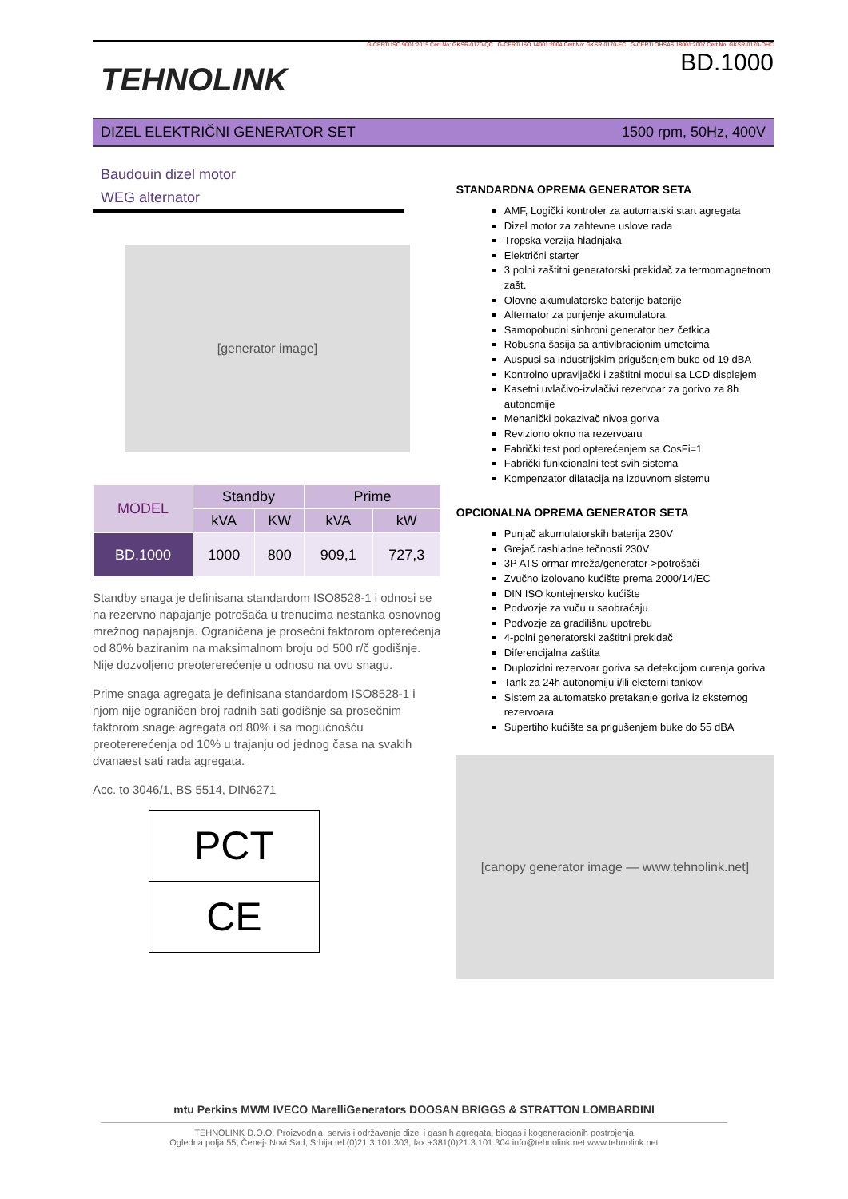TEHNOLINK
G-CERTi ISO 9001:2015 Cert No: GKSR-0170-QC G-CERTi ISO 14001:2004 Cert No: GKSR-0170-EC G-CERTi OHSAS 18001:2007 Cert No: GKSR-0170-OHC
BD.1000
DIZEL ELEKTRIČNI GENERATOR SET 1500 rpm, 50Hz, 400V
Baudouin dizel motor
WEG alternator
[generator image]
| MODEL | Standby | | Prime | |
| --- | --- | --- | --- | --- |
| | kVA | KW | kVA | kW |
| BD.1000 | 1000 | 800 | 909,1 | 727,3 |
Standby snaga je definisana standardom ISO8528-1 i odnosi se na rezervno napajanje potrošača u trenucima nestanka osnovnog mrežnog napajanja. Ograničena je prosečni faktorom opterećenja od 80% baziranim na maksimalnom broju od 500 r/č godišnje. Nije dozvoljeno preotererećenje u odnosu na ovu snagu.
Prime snaga agregata je definisana standardom ISO8528-1 i njom nije ograničen broj radnih sati godišnje sa prosečnim faktorom snage agregata od 80% i sa mogućnošću preotererećenja od 10% u trajanju od jednog časa na svakih dvanaest sati rada agregata.
Acc. to 3046/1, BS 5514, DIN6271
PCT
CE
STANDARDNA OPREMA GENERATOR SETA
AMF, Logički kontroler za automatski start agregata
Dizel motor za zahtevne uslove rada
Tropska verzija hladnjaka
Električni starter
3 polni zaštitni generatorski prekidač za termomagnetnom zašt.
Olovne akumulatorske baterije baterije
Alternator za punjenje akumulatora
Samopobudni sinhroni generator bez četkica
Robusna šasija sa antivibracionim umetcima
Auspusi sa industrijskim prigušenjem buke od 19 dBA
Kontrolno upravljački i zaštitni modul sa LCD displejem
Kasetni uvlačivo-izvlačivi rezervoar za gorivo za 8h autonomije
Mehanički pokazivač nivoa goriva
Reviziono okno na rezervoaru
Fabrički test pod opterećenjem sa CosFi=1
Fabrički funkcionalni test svih sistema
Kompenzator dilatacija na izduvnom sistemu
OPCIONALNA OPREMA GENERATOR SETA
Punjač akumulatorskih baterija 230V
Grejač rashladne tečnosti 230V
3P ATS ormar mreža/generator->potrošači
Zvučno izolovano kućište prema 2000/14/EC
DIN ISO kontejnersko kućište
Podvozje za vuču u saobraćaju
Podvozje za gradilišnu upotrebu
4-polni generatorski zaštitni prekidač
Diferencijalna zaštita
Duplozidni rezervoar goriva sa detekcijom curenja goriva
Tank za 24h autonomiju i/ili eksterni tankovi
Sistem za automatsko pretakanje goriva iz eksternog rezervoara
Supertiho kućište sa prigušenjem buke do 55 dBA
[canopy generator image — www.tehnolink.net]
mtu Perkins MWM IVECO MarelliGenerators DOOSAN BRIGGS & STRATTON LOMBARDINI
TEHNOLINK D.O.O. Proizvodnja, servis i održavanje dizel i gasnih agregata, biogas i kogeneracionih postrojenja
Ogledna polja 55, Čenej- Novi Sad, Srbija tel.(0)21.3.101.303, fax.+381(0)21.3.101.304 info@tehnolink.net www.tehnolink.net